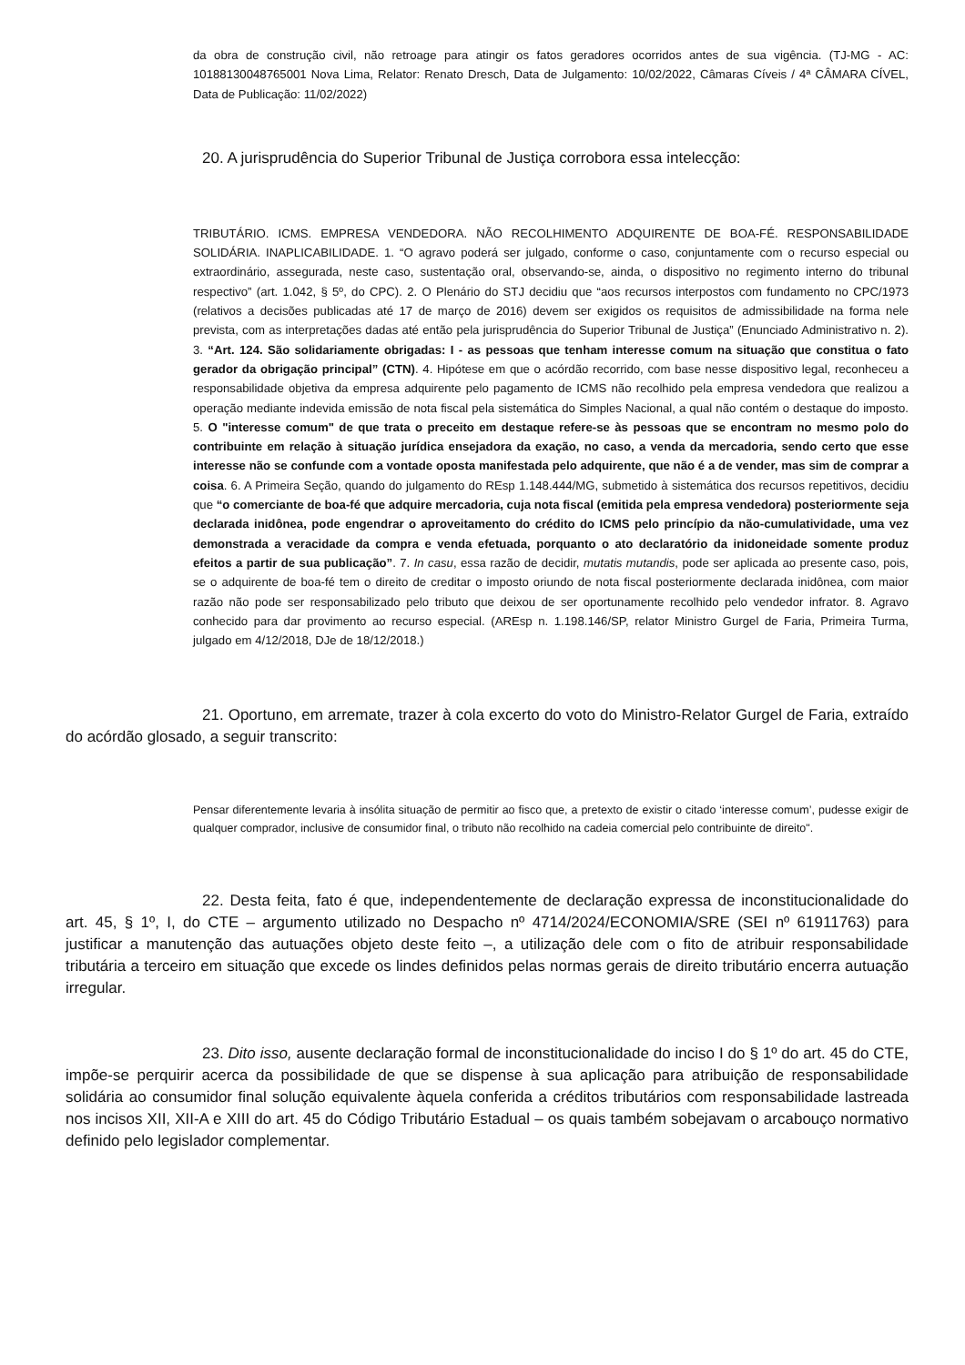da obra de construção civil, não retroage para atingir os fatos geradores ocorridos antes de sua vigência. (TJ-MG - AC: 10188130048765001 Nova Lima, Relator: Renato Dresch, Data de Julgamento: 10/02/2022, Câmaras Cíveis / 4ª CÂMARA CÍVEL, Data de Publicação: 11/02/2022)
20. A jurisprudência do Superior Tribunal de Justiça corrobora essa intelecção:
TRIBUTÁRIO. ICMS. EMPRESA VENDEDORA. NÃO RECOLHIMENTO ADQUIRENTE DE BOA-FÉ. RESPONSABILIDADE SOLIDÁRIA. INAPLICABILIDADE. 1. “O agravo poderá ser julgado, conforme o caso, conjuntamente com o recurso especial ou extraordinário, assegurada, neste caso, sustentação oral, observando-se, ainda, o dispositivo no regimento interno do tribunal respectivo” (art. 1.042, § 5º, do CPC). 2. O Plenário do STJ decidiu que “aos recursos interpostos com fundamento no CPC/1973 (relativos a decisões publicadas até 17 de março de 2016) devem ser exigidos os requisitos de admissibilidade na forma nele prevista, com as interpretações dadas até então pela jurisprudência do Superior Tribunal de Justiça” (Enunciado Administrativo n. 2). 3. “Art. 124. São solidariamente obrigadas: I - as pessoas que tenham interesse comum na situação que constitua o fato gerador da obrigação principal” (CTN). 4. Hipótese em que o acórdão recorrido, com base nesse dispositivo legal, reconheceu a responsabilidade objetiva da empresa adquirente pelo pagamento de ICMS não recolhido pela empresa vendedora que realizou a operação mediante indevida emissão de nota fiscal pela sistemática do Simples Nacional, a qual não contém o destaque do imposto. 5. O "interesse comum" de que trata o preceito em destaque refere-se às pessoas que se encontram no mesmo polo do contribuinte em relação à situação jurídica ensejadora da exação, no caso, a venda da mercadoria, sendo certo que esse interesse não se confunde com a vontade oposta manifestada pelo adquirente, que não é a de vender, mas sim de comprar a coisa. 6. A Primeira Seção, quando do julgamento do REsp 1.148.444/MG, submetido à sistemática dos recursos repetitivos, decidiu que “o comerciante de boa-fé que adquire mercadoria, cuja nota fiscal (emitida pela empresa vendedora) posteriormente seja declarada inidônea, pode engendrar o aproveitamento do crédito do ICMS pelo princípio da não-cumulatividade, uma vez demonstrada a veracidade da compra e venda efetuada, porquanto o ato declaratório da inidoneidade somente produz efeitos a partir de sua publicação”. 7. In casu, essa razão de decidir, mutatis mutandis, pode ser aplicada ao presente caso, pois, se o adquirente de boa-fé tem o direito de creditar o imposto oriundo de nota fiscal posteriormente declarada inidônea, com maior razão não pode ser responsabilizado pelo tributo que deixou de ser oportunamente recolhido pelo vendedor infrator. 8. Agravo conhecido para dar provimento ao recurso especial. (AREsp n. 1.198.146/SP, relator Ministro Gurgel de Faria, Primeira Turma, julgado em 4/12/2018, DJe de 18/12/2018.)
21. Oportuno, em arremate, trazer à cola excerto do voto do Ministro-Relator Gurgel de Faria, extraído do acórdão glosado, a seguir transcrito:
Pensar diferentemente levaria à insólita situação de permitir ao fisco que, a pretexto de existir o citado ‘interesse comum’, pudesse exigir de qualquer comprador, inclusive de consumidor final, o tributo não recolhido na cadeia comercial pelo contribuinte de direito".
22. Desta feita, fato é que, independentemente de declaração expressa de inconstitucionalidade do art. 45, § 1º, I, do CTE – argumento utilizado no Despacho nº 4714/2024/ECONOMIA/SRE (SEI nº 61911763) para justificar a manutenção das autuações objeto deste feito –, a utilização dele com o fito de atribuir responsabilidade tributária a terceiro em situação que excede os lindes definidos pelas normas gerais de direito tributário encerra autuação irregular.
23. Dito isso, ausente declaração formal de inconstitucionalidade do inciso I do § 1º do art. 45 do CTE, impõe-se perquirir acerca da possibilidade de que se dispense à sua aplicação para atribuição de responsabilidade solidária ao consumidor final solução equivalente àquela conferida a créditos tributários com responsabilidade lastreada nos incisos XII, XII-A e XIII do art. 45 do Código Tributário Estadual – os quais também sobejavam o arcabouço normativo definido pelo legislador complementar.